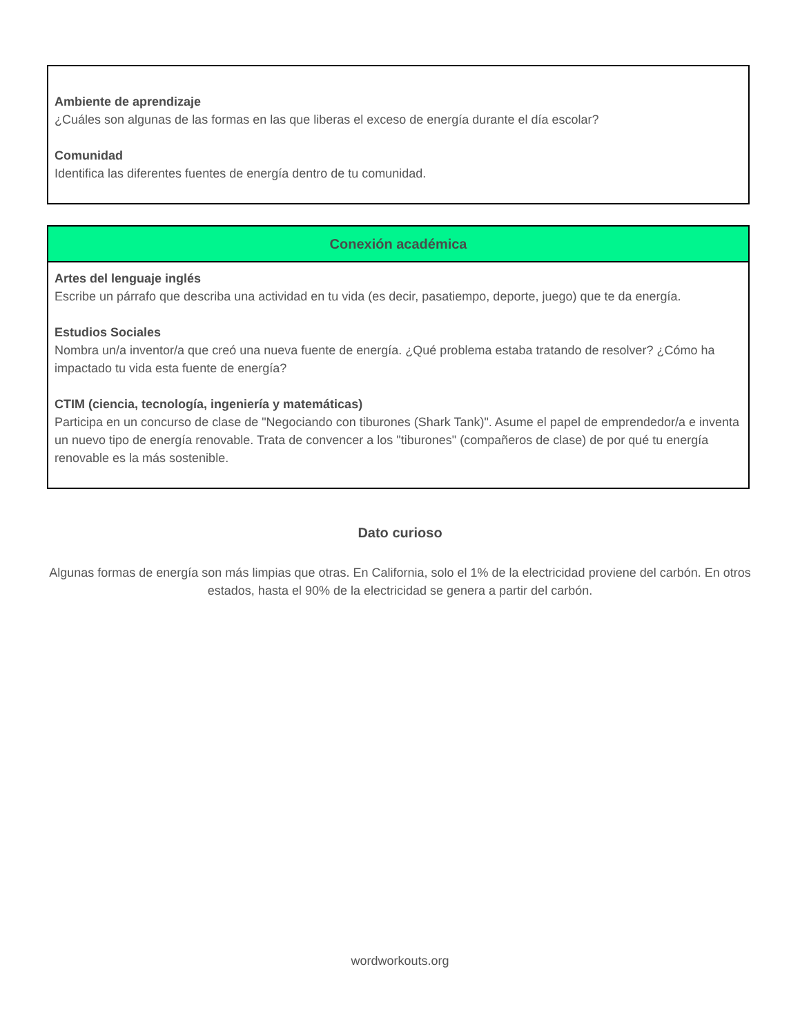Ambiente de aprendizaje
¿Cuáles son algunas de las formas en las que liberas el exceso de energía durante el día escolar?
Comunidad
Identifica las diferentes fuentes de energía dentro de tu comunidad.
Conexión académica
Artes del lenguaje inglés
Escribe un párrafo que describa una actividad en tu vida (es decir, pasatiempo, deporte, juego) que te da energía.
Estudios Sociales
Nombra un/a inventor/a que creó una nueva fuente de energía. ¿Qué problema estaba tratando de resolver? ¿Cómo ha impactado tu vida esta fuente de energía?
CTIM (ciencia, tecnología, ingeniería y matemáticas)
Participa en un concurso de clase de "Negociando con tiburones (Shark Tank)". Asume el papel de emprendedor/a e inventa un nuevo tipo de energía renovable. Trata de convencer a los "tiburones" (compañeros de clase) de por qué tu energía renovable es la más sostenible.
Dato curioso
Algunas formas de energía son más limpias que otras. En California, solo el 1% de la electricidad proviene del carbón. En otros estados, hasta el 90% de la electricidad se genera a partir del carbón.
wordworkouts.org